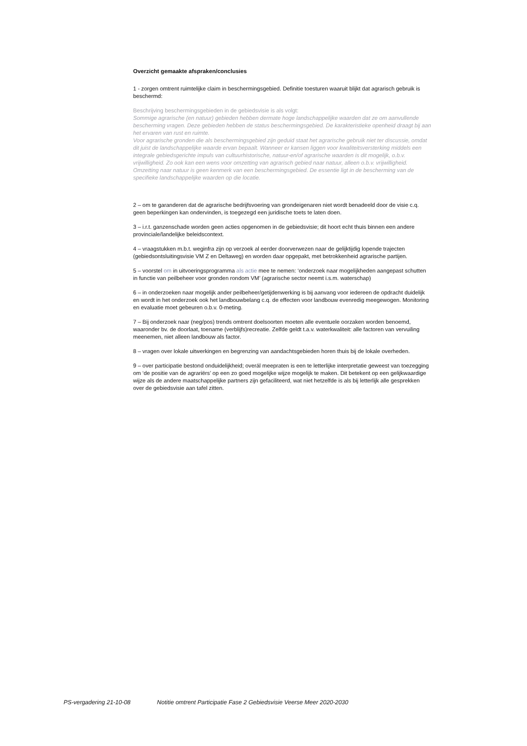Overzicht gemaakte afspraken/conclusies
1 - zorgen omtrent ruimtelijke claim in beschermingsgebied. Definitie toesturen waaruit blijkt dat agrarisch gebruik is beschermd:
Beschrijving beschermingsgebieden in de gebiedsvisie is als volgt:
Sommige agrarische (en natuur) gebieden hebben dermate hoge landschappelijke waarden dat ze om aanvullende bescherming vragen. Deze gebieden hebben de status beschermingsgebied. De karakteristieke openheid draagt bij aan het ervaren van rust en ruimte.
Voor agrarische gronden die als beschermingsgebied zijn geduid staat het agrarische gebruik niet ter discussie, omdat dit juist de landschappelijke waarde ervan bepaalt. Wanneer er kansen liggen voor kwaliteitsversterking middels een integrale gebiedsgerichte impuls van cultuurhistorische, natuur-en/of agrarische waarden is dit mogelijk, o.b.v. vrijwilligheid. Zo ook kan een wens voor omzetting van agrarisch gebied naar natuur, alleen o.b.v. vrijwilligheid. Omzetting naar natuur is geen kenmerk van een beschermingsgebied. De essentie ligt in de bescherming van de specifieke landschappelijke waarden op die locatie.
2 – om te garanderen dat de agrarische bedrijfsvoering van grondeigenaren niet wordt benadeeld door de visie c.q. geen beperkingen kan ondervinden, is toegezegd een juridische toets te laten doen.
3 – i.r.t. ganzenschade worden geen acties opgenomen in de gebiedsvisie; dit hoort echt thuis binnen een andere provinciale/landelijke beleidscontext.
4 – vraagstukken m.b.t. weginfra zijn op verzoek al eerder doorverwezen naar de gelijktijdig lopende trajecten (gebiedsontsluitingsvisie VM Z en Deltaweg) en worden daar opgepakt, met betrokkenheid agrarische partijen.
5 – voorstel om in uitvoeringsprogramma als actie mee te nemen: ‘onderzoek naar mogelijkheden aangepast schutten in functie van peilbeheer voor gronden rondom VM’ (agrarische sector neemt i.s.m. waterschap)
6 – in onderzoeken naar mogelijk ander peilbeheer/getijdenwerking is bij aanvang voor iedereen de opdracht duidelijk en wordt in het onderzoek ook het landbouwbelang c.q. de effecten voor landbouw evenredig meegewogen. Monitoring en evaluatie moet gebeuren o.b.v. 0-meting.
7 – Bij onderzoek naar (neg/pos) trends omtrent doelsoorten moeten alle eventuele oorzaken worden benoemd, waaronder bv. de doorlaat, toename (verblijfs)recreatie. Zelfde geldt t.a.v. waterkwaliteit: alle factoren van vervuiling meenemen, niet alleen landbouw als factor.
8 – vragen over lokale uitwerkingen en begrenzing van aandachtsgebieden horen thuis bij de lokale overheden.
9 – over participatie bestond onduidelijkheid; overál meepraten is een te letterlijke interpretatie geweest van toezegging om ‘de positie van de agrariërs’ op een zo goed mogelijke wijze mogelijk te maken. Dit betekent op een gelijkwaardige wijze als de andere maatschappelijke partners zijn gefaciliteerd, wat niet hetzelfde is als bij letterlijk alle gesprekken over de gebiedsvisie aan tafel zitten.
PS-vergadering 21-10-08 Notitie omtrent Participatie Fase 2 Gebiedsvisie Veerse Meer 2020-2030